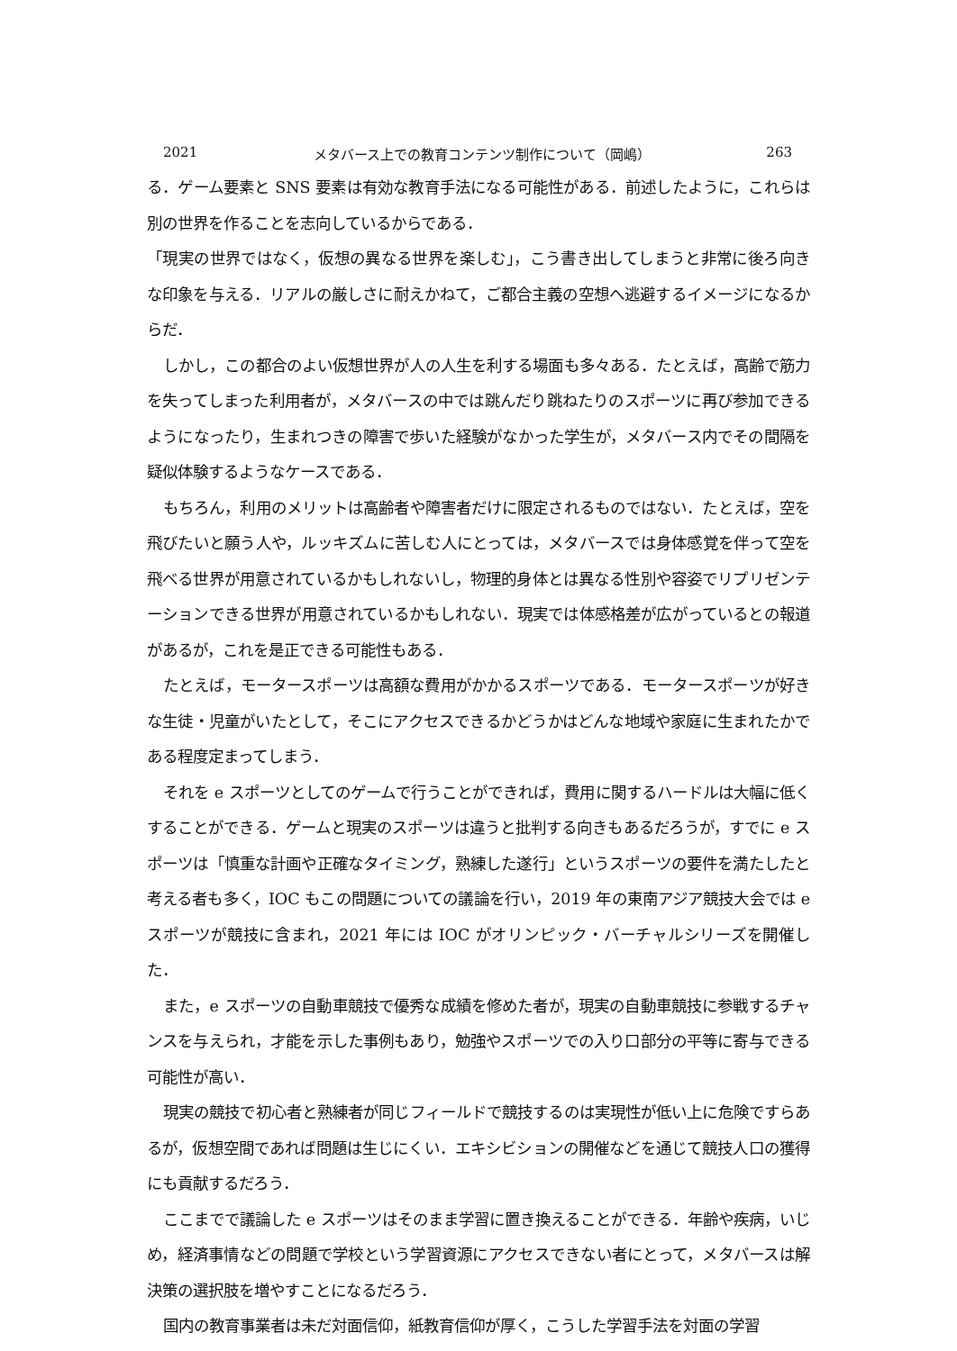2021 メタバース上での教育コンテンツ制作について（岡嶋） 263
る．ゲーム要素と SNS 要素は有効な教育手法になる可能性がある．前述したように，これらは別の世界を作ることを志向しているからである．
「現実の世界ではなく，仮想の異なる世界を楽しむ」，こう書き出してしまうと非常に後ろ向きな印象を与える．リアルの厳しさに耐えかねて，ご都合主義の空想へ逃避するイメージになるからだ．
しかし，この都合のよい仮想世界が人の人生を利する場面も多々ある．たとえば，高齢で筋力を失ってしまった利用者が，メタバースの中では跳んだり跳ねたりのスポーツに再び参加できるようになったり，生まれつきの障害で歩いた経験がなかった学生が，メタバース内でその間隔を疑似体験するようなケースである．
もちろん，利用のメリットは高齢者や障害者だけに限定されるものではない．たとえば，空を飛びたいと願う人や，ルッキズムに苦しむ人にとっては，メタバースでは身体感覚を伴って空を飛べる世界が用意されているかもしれないし，物理的身体とは異なる性別や容姿でリプリゼンテーションできる世界が用意されているかもしれない．現実では体感格差が広がっているとの報道があるが，これを是正できる可能性もある．
たとえば，モータースポーツは高額な費用がかかるスポーツである．モータースポーツが好きな生徒・児童がいたとして，そこにアクセスできるかどうかはどんな地域や家庭に生まれたかである程度定まってしまう．
それを e スポーツとしてのゲームで行うことができれば，費用に関するハードルは大幅に低くすることができる．ゲームと現実のスポーツは違うと批判する向きもあるだろうが，すでに e スポーツは「慎重な計画や正確なタイミング，熟練した遂行」というスポーツの要件を満たしたと考える者も多く，IOC もこの問題についての議論を行い，2019 年の東南アジア競技大会では e スポーツが競技に含まれ，2021 年には IOC がオリンピック・バーチャルシリーズを開催した．
また，e スポーツの自動車競技で優秀な成績を修めた者が，現実の自動車競技に参戦するチャンスを与えられ，才能を示した事例もあり，勉強やスポーツでの入り口部分の平等に寄与できる可能性が高い．
現実の競技で初心者と熟練者が同じフィールドで競技するのは実現性が低い上に危険ですらあるが，仮想空間であれば問題は生じにくい．エキシビションの開催などを通じて競技人口の獲得にも貢献するだろう．
ここまでで議論した e スポーツはそのまま学習に置き換えることができる．年齢や疾病，いじめ，経済事情などの問題で学校という学習資源にアクセスできない者にとって，メタバースは解決策の選択肢を増やすことになるだろう．
国内の教育事業者は未だ対面信仰，紙教育信仰が厚く，こうした学習手法を対面の学習